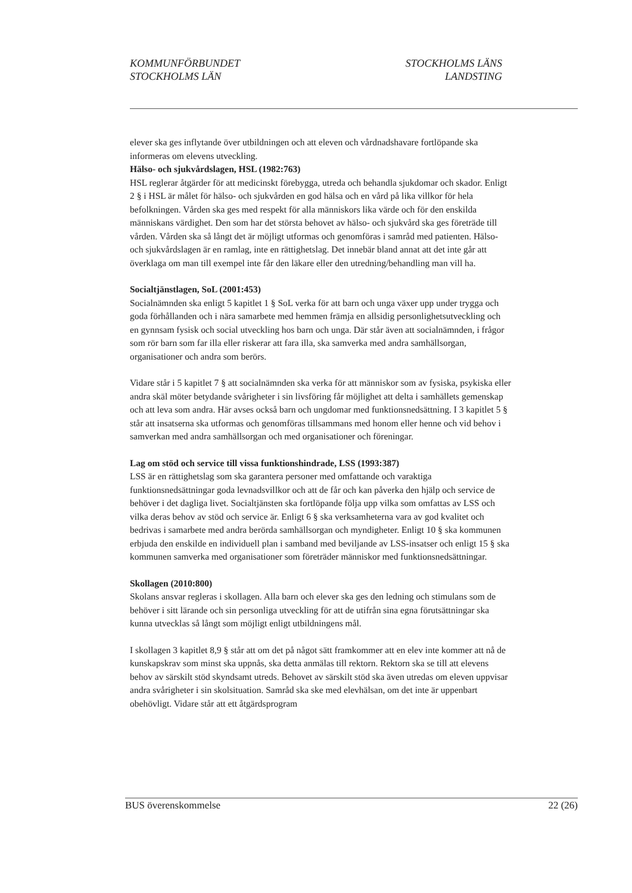KOMMUNFÖRBUNDET
STOCKHOLMS LÄN
STOCKHOLMS LÄNS
LANDSTING
elever ska ges inflytande över utbildningen och att eleven och vårdnadshavare fortlöpande ska informeras om elevens utveckling.
Hälso- och sjukvårdslagen, HSL (1982:763)
HSL reglerar åtgärder för att medicinskt förebygga, utreda och behandla sjukdomar och skador. Enligt 2 § i HSL är målet för hälso- och sjukvården en god hälsa och en vård på lika villkor för hela befolkningen. Vården ska ges med respekt för alla människors lika värde och för den enskilda människans värdighet. Den som har det största behovet av hälso- och sjukvård ska ges företräde till vården. Vården ska så långt det är möjligt utformas och genomföras i samråd med patienten. Hälso- och sjukvårdslagen är en ramlag, inte en rättighetslag. Det innebär bland annat att det inte går att överklaga om man till exempel inte får den läkare eller den utredning/behandling man vill ha.
Socialtjänstlagen, SoL (2001:453)
Socialnämnden ska enligt 5 kapitlet 1 § SoL verka för att barn och unga växer upp under trygga och goda förhållanden och i nära samarbete med hemmen främja en allsidig personlighetsutveckling och en gynnsam fysisk och social utveckling hos barn och unga. Där står även att socialnämnden, i frågor som rör barn som far illa eller riskerar att fara illa, ska samverka med andra samhällsorgan, organisationer och andra som berörs.
Vidare står i 5 kapitlet 7 § att socialnämnden ska verka för att människor som av fysiska, psykiska eller andra skäl möter betydande svårigheter i sin livsföring får möjlighet att delta i samhällets gemenskap och att leva som andra. Här avses också barn och ungdomar med funktionsnedsättning. I 3 kapitlet 5 § står att insatserna ska utformas och genomföras tillsammans med honom eller henne och vid behov i samverkan med andra samhällsorgan och med organisationer och föreningar.
Lag om stöd och service till vissa funktionshindrade, LSS (1993:387)
LSS är en rättighetslag som ska garantera personer med omfattande och varaktiga funktionsnedsättningar goda levnadsvillkor och att de får och kan påverka den hjälp och service de behöver i det dagliga livet. Socialtjänsten ska fortlöpande följa upp vilka som omfattas av LSS och vilka deras behov av stöd och service är. Enligt 6 § ska verksamheterna vara av god kvalitet och bedrivas i samarbete med andra berörda samhällsorgan och myndigheter. Enligt 10 § ska kommunen erbjuda den enskilde en individuell plan i samband med beviljande av LSS-insatser och enligt 15 § ska kommunen samverka med organisationer som företräder människor med funktionsnedsättningar.
Skollagen (2010:800)
Skolans ansvar regleras i skollagen. Alla barn och elever ska ges den ledning och stimulans som de behöver i sitt lärande och sin personliga utveckling för att de utifrån sina egna förutsättningar ska kunna utvecklas så långt som möjligt enligt utbildningens mål.
I skollagen 3 kapitlet 8,9 § står att om det på något sätt framkommer att en elev inte kommer att nå de kunskapskrav som minst ska uppnås, ska detta anmälas till rektorn. Rektorn ska se till att elevens behov av särskilt stöd skyndsamt utreds. Behovet av särskilt stöd ska även utredas om eleven uppvisar andra svårigheter i sin skolsituation. Samråd ska ske med elevhälsan, om det inte är uppenbart obehövligt. Vidare står att ett åtgärdsprogram
BUS överenskommelse 22 (26)